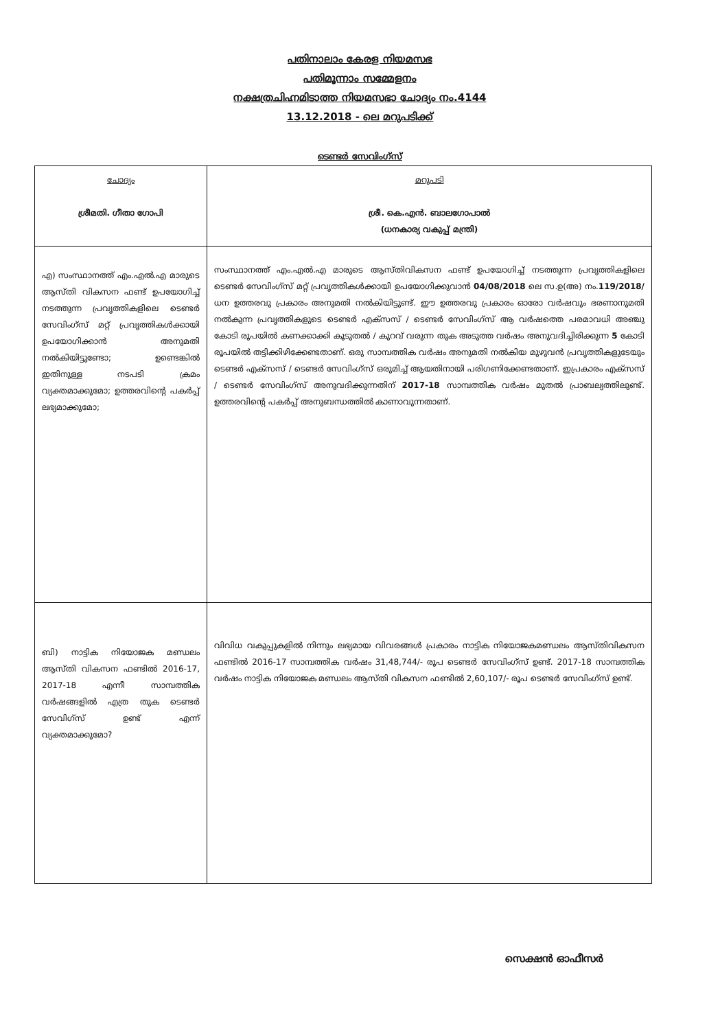പതിനാലാം കേരള നിയമസഭ
പതിമൂന്നാം സമ്മേളനം
നക്ഷത്രചിഹ്നമിടാത്ത നിയമസഭാ ചോദ്യം നം.4144
13.12.2018 - ലെ മറുപടിക്ക്
ടെണ്ടർ സേവിംഗ്സ്
| ചോദ്യം ശ്രീമതി. ഗീതാ ഗോപി | മറുപടി ശ്രീ. കെ.എൻ. ബാലഗോപാൽ (ധനകാര്യ വകുപ്പ് മന്ത്രി) |
| എ) സംസ്ഥാനത്ത് എം.എൽ.എ മാരുടെ ആസ്തി വികസന ഫണ്ട് ഉപയോഗിച്ച് നടത്തുന്ന പ്രവൃത്തികളിലെ ടെണ്ടർ സേവിംഗ്സ് മറ്റ് പ്രവൃത്തികൾക്കായി ഉപയോഗിക്കാൻ അനുമതി നൽകിയിട്ടുണ്ടോ; ഉണ്ടെങ്കിൽ ഇതിനുള്ള നടപടി ക്രമം വ്യക്തമാക്കുമോ; ഉത്തരവിന്റെ പകർപ്പ് ലഭ്യമാക്കുമോ; | സംസ്ഥാനത്ത് എം.എൽ.എ മാരുടെ ആസ്തിവികസന ഫണ്ട് ഉപയോഗിച്ച് നടത്തുന്ന പ്രവൃത്തികളിലെ ടെണ്ടർ സേവിംഗ്സ് മറ്റ് പ്രവൃത്തികൾക്കായി ഉപയോഗിക്കുവാൻ 04/08/2018 ലെ സ.ഉ(അ) നം. 119/2018/ ധന ഉത്തരവു പ്രകാരം അനുമതി നൽകിയിട്ടുണ്ട്. ഈ ഉത്തരവു പ്രകാരം ഓരോ വർഷവും ഭരണാനുമതി നൽകുന്ന പ്രവൃത്തികളുടെ ടെണ്ടർ എക്സസ് / ടെണ്ടർ സേവിംഗ്സ് ആ വർഷത്തെ പരമാവധി അഞ്ചു കോടി രൂപയിൽ കണക്കാക്കി കൂടുതൽ / കുറവ് വരുന്ന തുക അടുത്ത വർഷം അനുവദിച്ചിരിക്കുന്ന 5 കോടി രൂപയിൽ തട്ടിക്കിഴിക്കേണ്ടതാണ്. ഒരു സാമ്പത്തിക വർഷം അനുമതി നൽകിയ മുഴുവൻ പ്രവൃത്തികളുടേയും ടെണ്ടർ എക്സസ് / ടെണ്ടർ സേവിംഗ്സ് ഒരുമിച്ച് ആയതിനായി പരിഗണിക്കേണ്ടതാണ്. ഇപ്രകാരം എക്സസ് / ടെണ്ടർ സേവിംഗ്സ് അനുവദിക്കുന്നതിന് 2017-18 സാമ്പത്തിക വർഷം മുതൽ പ്രാബല്യത്തിലുണ്ട്. ഉത്തരവിന്റെ പകർപ്പ് അനുബന്ധത്തിൽ കാണാവുന്നതാണ്. |
| ബി) നാട്ടിക നിയോജക മണ്ഡലം ആസ്തി വികസന ഫണ്ടിൽ 2016-17, 2017-18 എന്നീ സാമ്പത്തിക വർഷങ്ങളിൽ എത്ര തുക ടെണ്ടർ സേവിഗ്സ് ഉണ്ട് എന്ന് വ്യക്തമാക്കുമോ? | വിവിധ വകുപ്പുകളിൽ നിന്നും ലഭ്യമായ വിവരങ്ങൾ പ്രകാരം നാട്ടിക നിയോജകമണ്ഡലം ആസ്തിവികസന ഫണ്ടിൽ 2016-17 സാമ്പത്തിക വർഷം 31,48,744/- രൂപ ടെണ്ടർ സേവിംഗ്സ് ഉണ്ട്. 2017-18 സാമ്പത്തിക വർഷം നാട്ടിക നിയോജക മണ്ഡലം ആസ്തി വികസന ഫണ്ടിൽ 2,60,107/- രൂപ ടെണ്ടർ സേവിംഗ്സ് ഉണ്ട്. |
സെക്ഷൻ ഓഫീസർ